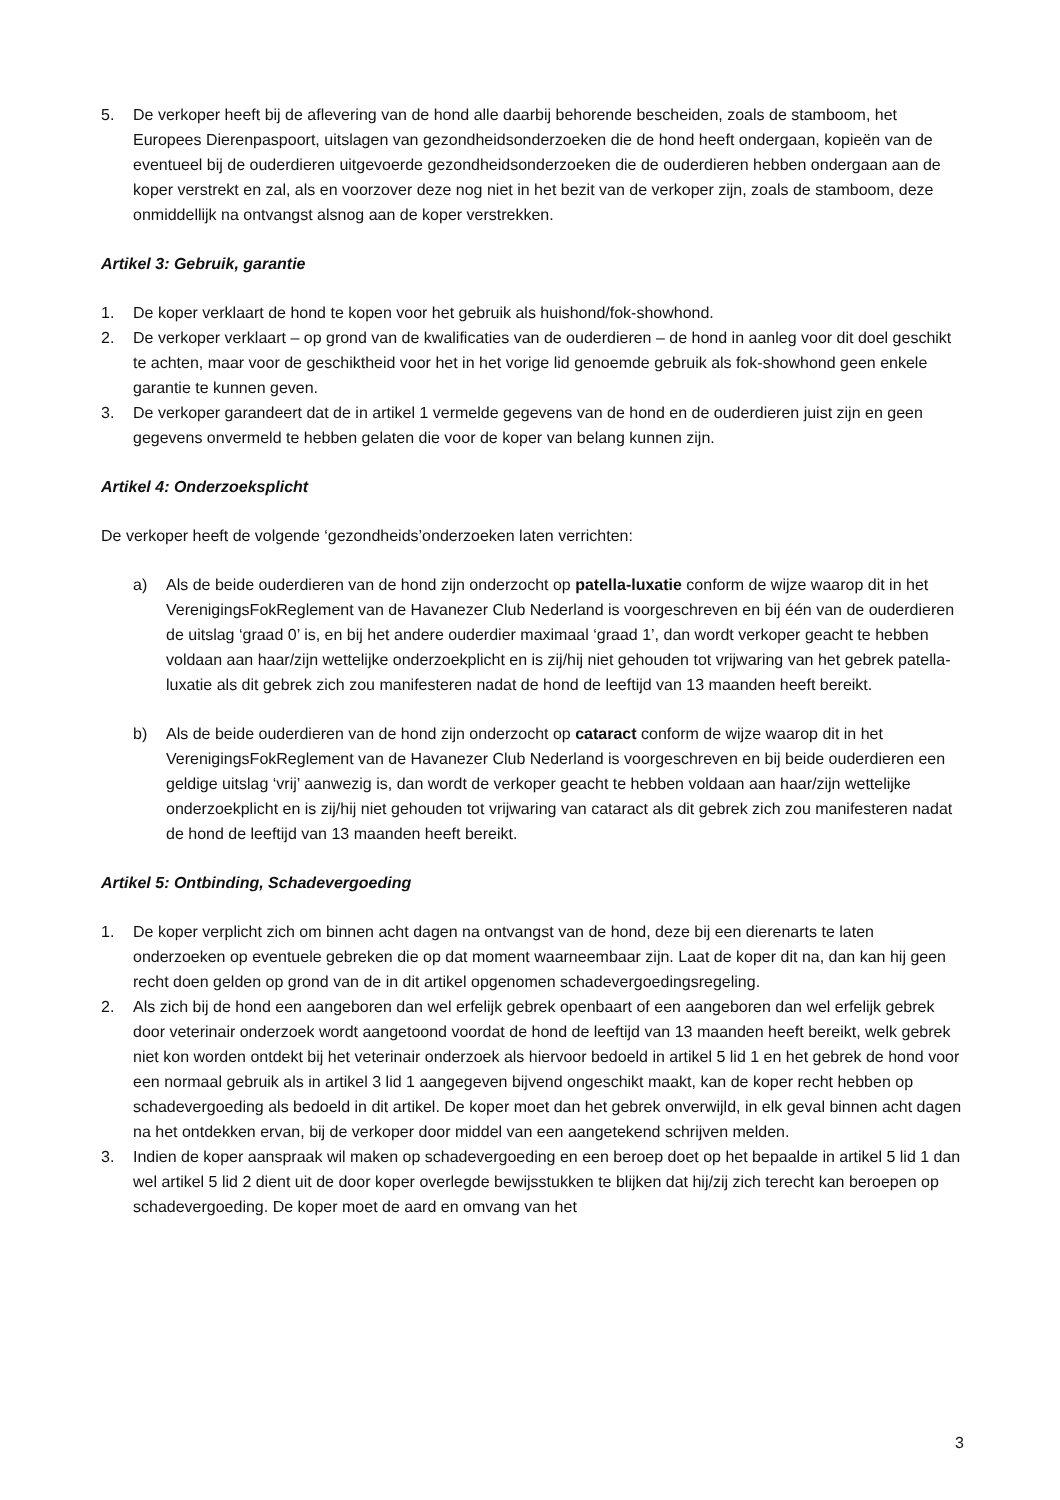5. De verkoper heeft bij de aflevering van de hond alle daarbij behorende bescheiden, zoals de stamboom, het Europees Dierenpaspoort, uitslagen van gezondheidsonderzoeken die de hond heeft ondergaan, kopieën van de eventueel bij de ouderdieren uitgevoerde gezondheidsonderzoeken die de ouderdieren hebben ondergaan aan de koper verstrekt en zal, als en voorzover deze nog niet in het bezit van de verkoper zijn, zoals de stamboom, deze onmiddellijk na ontvangst alsnog aan de koper verstrekken.
Artikel 3: Gebruik, garantie
1. De koper verklaart de hond te kopen voor het gebruik als huishond/fok-showhond.
2. De verkoper verklaart – op grond van de kwalificaties van de ouderdieren – de hond in aanleg voor dit doel geschikt te achten, maar voor de geschiktheid voor het in het vorige lid genoemde gebruik als fok-showhond geen enkele garantie te kunnen geven.
3. De verkoper garandeert dat de in artikel 1 vermelde gegevens van de hond en de ouderdieren juist zijn en geen gegevens onvermeld te hebben gelaten die voor de koper van belang kunnen zijn.
Artikel 4: Onderzoeksplicht
De verkoper heeft de volgende ‘gezondheids’onderzoeken laten verrichten:
a) Als de beide ouderdieren van de hond zijn onderzocht op patella-luxatie conform de wijze waarop dit in het VerenigingsFokReglement van de Havanezer Club Nederland is voorgeschreven en bij één van de ouderdieren de uitslag ‘graad 0’ is, en bij het andere ouderdier maximaal ‘graad 1’, dan wordt verkoper geacht te hebben voldaan aan haar/zijn wettelijke onderzoekplicht en is zij/hij niet gehouden tot vrijwaring van het gebrek patella-luxatie als dit gebrek zich zou manifesteren nadat de hond de leeftijd van 13 maanden heeft bereikt.
b) Als de beide ouderdieren van de hond zijn onderzocht op cataract conform de wijze waarop dit in het VerenigingsFokReglement van de Havanezer Club Nederland is voorgeschreven en bij beide ouderdieren een geldige uitslag ‘vrij’ aanwezig is, dan wordt de verkoper geacht te hebben voldaan aan haar/zijn wettelijke onderzoekplicht en is zij/hij niet gehouden tot vrijwaring van cataract als dit gebrek zich zou manifesteren nadat de hond de leeftijd van 13 maanden heeft bereikt.
Artikel 5: Ontbinding, Schadevergoeding
1. De koper verplicht zich om binnen acht dagen na ontvangst van de hond, deze bij een dierenarts te laten onderzoeken op eventuele gebreken die op dat moment waarneembaar zijn. Laat de koper dit na, dan kan hij geen recht doen gelden op grond van de in dit artikel opgenomen schadevergoedingsregeling.
2. Als zich bij de hond een aangeboren dan wel erfelijk gebrek openbaart of een aangeboren dan wel erfelijk gebrek door veterinair onderzoek wordt aangetoond voordat de hond de leeftijd van 13 maanden heeft bereikt, welk gebrek niet kon worden ontdekt bij het veterinair onderzoek als hiervoor bedoeld in artikel 5 lid 1 en het gebrek de hond voor een normaal gebruik als in artikel 3 lid 1 aangegeven bijvend ongeschikt maakt, kan de koper recht hebben op schadevergoeding als bedoeld in dit artikel. De koper moet dan het gebrek onverwijld, in elk geval binnen acht dagen na het ontdekken ervan, bij de verkoper door middel van een aangetekend schrijven melden.
3. Indien de koper aanspraak wil maken op schadevergoeding en een beroep doet op het bepaalde in artikel 5 lid 1 dan wel artikel 5 lid 2 dient uit de door koper overlegde bewijsstukken te blijken dat hij/zij zich terecht kan beroepen op schadevergoeding. De koper moet de aard en omvang van het
3